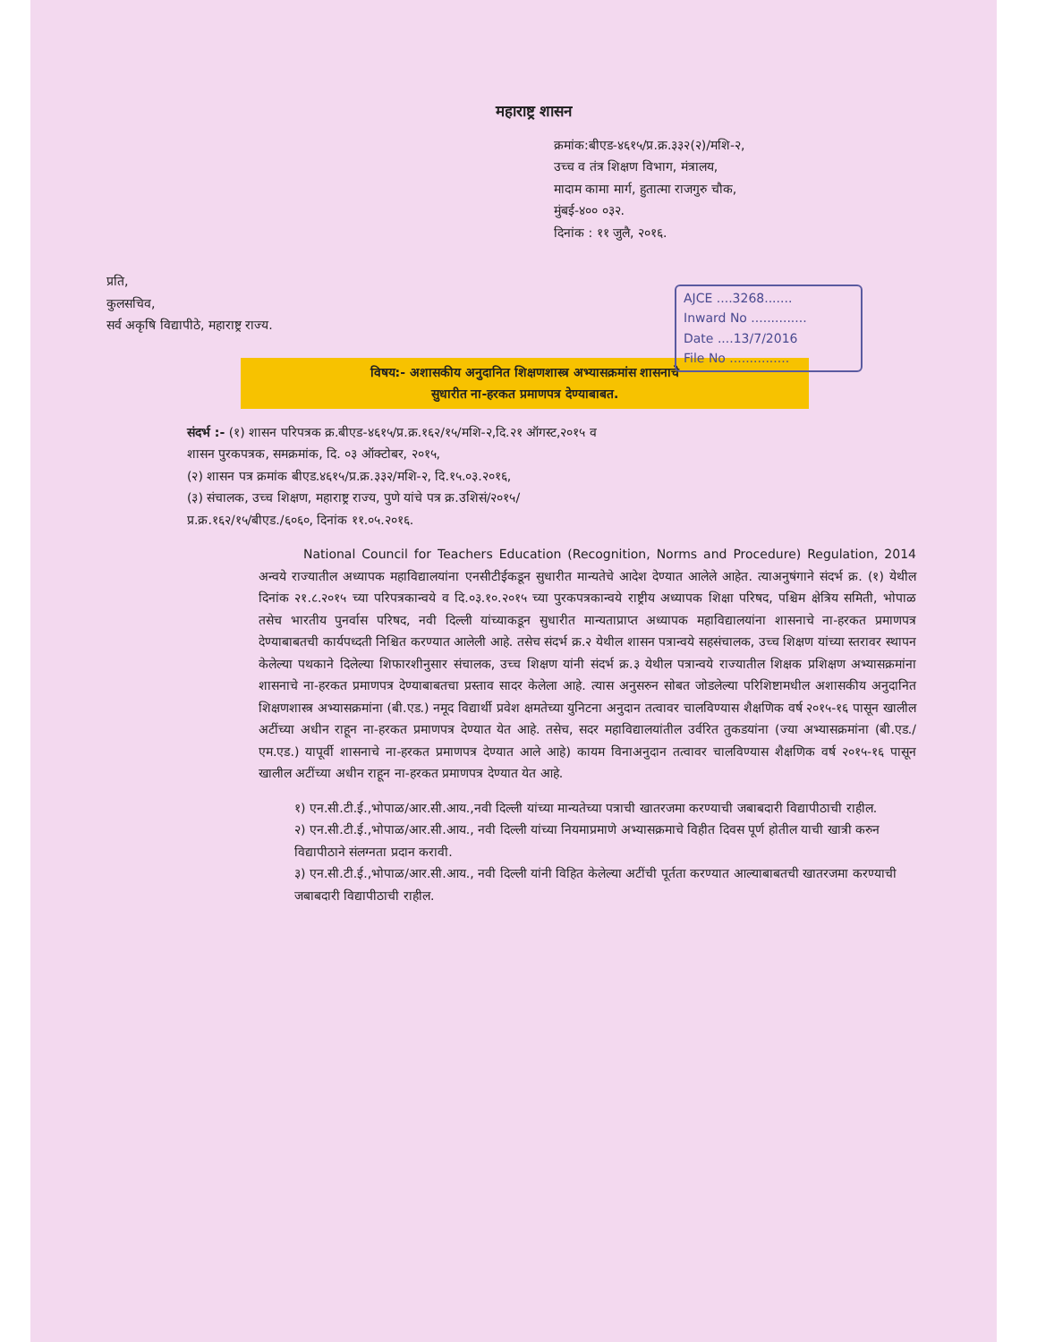महाराष्ट्र शासन
क्रमांक:बीएड-४६१५/प्र.क्र.३३२(२)/मशि-२,
उच्च व तंत्र शिक्षण विभाग, मंत्रालय,
मादाम कामा मार्ग, हुतात्मा राजगुरु चौक,
मुंबई-४०० ०३२.
दिनांक : ११ जुलै, २०१६.
प्रति,
कुलसचिव,
सर्व अकृषि विद्यापीठे, महाराष्ट्र राज्य.
AJCE ....3268.......
Inward No ..............
Date ....13/7/2016
File No ...............
विषय:- अशासकीय अनुदानित शिक्षणशास्त्र अभ्यासक्रमांस शासनाचे
सुधारीत ना-हरकत प्रमाणपत्र देण्याबाबत.
संदर्भ :- (१) शासन परिपत्रक क्र.बीएड-४६१५/प्र.क्र.१६२/१५/मशि-२,दि.२१ ऑगस्ट,२०१५ व
शासन पुरकपत्रक, समक्रमांक, दि. ०३ ऑक्टोबर, २०१५,
(२) शासन पत्र क्रमांक बीएड.४६१५/प्र.क्र.३३२/मशि-२, दि.१५.०३.२०१६,
(३) संचालक, उच्च शिक्षण, महाराष्ट्र राज्य, पुणे यांचे पत्र क्र.उशिसं/२०१५/
प्र.क्र.१६२/१५/बीएड./६०६०, दिनांक ११.०५.२०१६.
National Council for Teachers Education (Recognition, Norms and Procedure) Regulation, 2014 अन्वये राज्यातील अध्यापक महाविद्यालयांना एनसीटीईकडून सुधारीत मान्यतेचे आदेश देण्यात आलेले आहेत. त्याअनुषंगाने संदर्भ क्र. (१) येथील दिनांक २१.८.२०१५ च्या परिपत्रकान्वये व दि.०३.१०.२०१५ च्या पुरकपत्रकान्वये राष्ट्रीय अध्यापक शिक्षा परिषद, पश्चिम क्षेत्रिय समिती, भोपाळ तसेच भारतीय पुनर्वास परिषद, नवी दिल्ली यांच्याकडून सुधारीत मान्यताप्राप्त अध्यापक महाविद्यालयांना शासनाचे ना-हरकत प्रमाणपत्र देण्याबाबतची कार्यपध्दती निश्चित करण्यात आलेली आहे. तसेच संदर्भ क्र.२ येथील शासन पत्रान्वये सहसंचालक, उच्च शिक्षण यांच्या स्तरावर स्थापन केलेल्या पथकाने दिलेल्या शिफारशीनुसार संचालक, उच्च शिक्षण यांनी संदर्भ क्र.३ येथील पत्रान्वये राज्यातील शिक्षक प्रशिक्षण अभ्यासक्रमांना शासनाचे ना-हरकत प्रमाणपत्र देण्याबाबतचा प्रस्ताव सादर केलेला आहे. त्यास अनुसरुन सोबत जोडलेल्या परिशिष्टामधील अशासकीय अनुदानित शिक्षणशास्त्र अभ्यासक्रमांना (बी.एड.) नमूद विद्यार्थी प्रवेश क्षमतेच्या युनिटना अनुदान तत्वावर चालविण्यास शैक्षणिक वर्ष २०१५-१६ पासून खालील अटींच्या अधीन राहून ना-हरकत प्रमाणपत्र देण्यात येत आहे. तसेच, सदर महाविद्यालयांतील उर्वरित तुकडयांना (ज्या अभ्यासक्रमांना (बी.एड./एम.एड.) यापूर्वी शासनाचे ना-हरकत प्रमाणपत्र देण्यात आले आहे) कायम विनाअनुदान तत्वावर चालविण्यास शैक्षणिक वर्ष २०१५-१६ पासून खालील अटींच्या अधीन राहून ना-हरकत प्रमाणपत्र देण्यात येत आहे.
१) एन.सी.टी.ई.,भोपाळ/आर.सी.आय.,नवी दिल्ली यांच्या मान्यतेच्या पत्राची खातरजमा करण्याची जबाबदारी विद्यापीठाची राहील.
२) एन.सी.टी.ई.,भोपाळ/आर.सी.आय., नवी दिल्ली यांच्या नियमाप्रमाणे अभ्यासक्रमाचे विहीत दिवस पूर्ण होतील याची खात्री करुन विद्यापीठाने संलग्नता प्रदान करावी.
३) एन.सी.टी.ई.,भोपाळ/आर.सी.आय., नवी दिल्ली यांनी विहित केलेल्या अटींची पूर्तता करण्यात आल्याबाबतची खातरजमा करण्याची जबाबदारी विद्यापीठाची राहील.